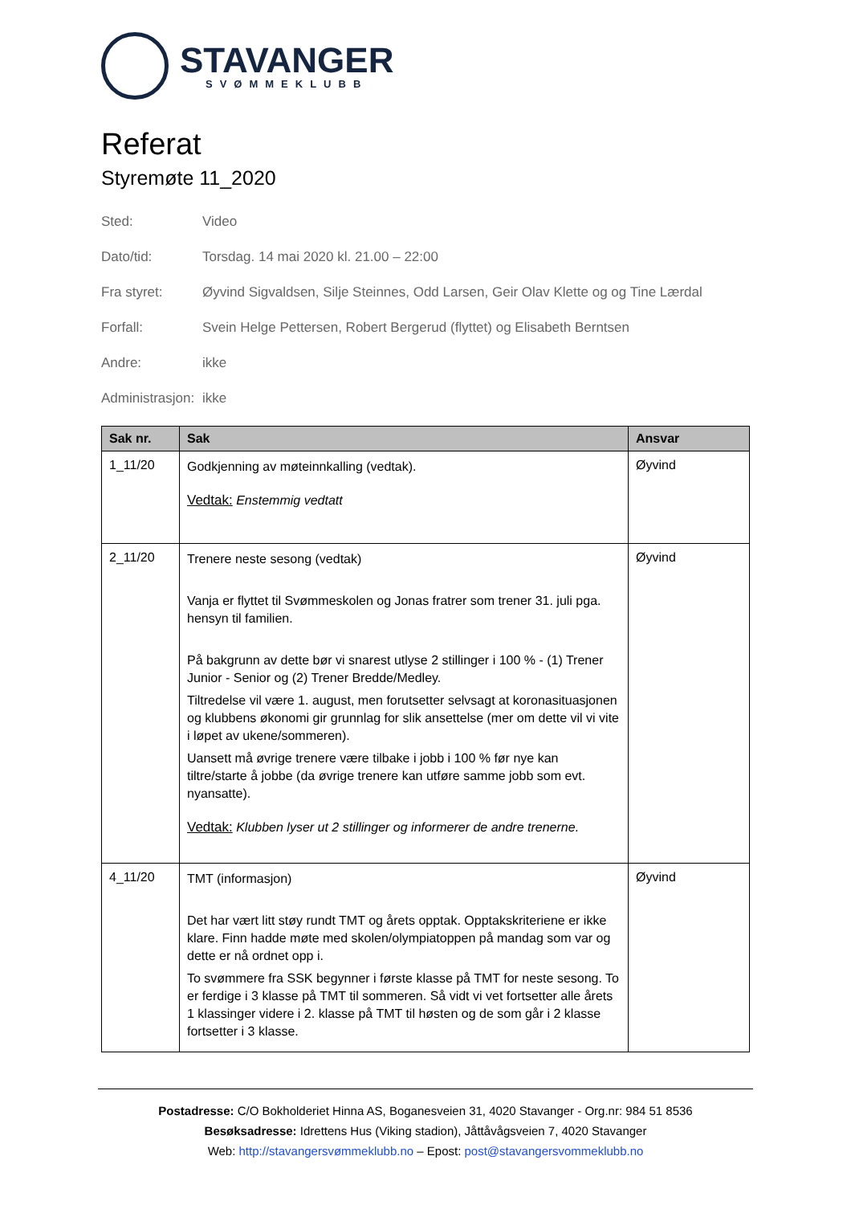STAVANGER
SVØMMEKLUBB
Referat
Styremøte 11_2020
Sted: Video
Dato/tid: Torsdag. 14 mai 2020 kl. 21.00 – 22:00
Fra styret: Øyvind Sigvaldsen, Silje Steinnes, Odd Larsen, Geir Olav Klette og og Tine Lærdal
Forfall: Svein Helge Pettersen, Robert Bergerud (flyttet) og Elisabeth Berntsen
Andre: ikke
Administrasjon: ikke
| Sak nr. | Sak | Ansvar |
| --- | --- | --- |
| 1_11/20 | Godkjenning av møteinnkalling (vedtak). Vedtak: Enstemmig vedtatt | Øyvind |
| 2_11/20 | Trenere neste sesong (vedtak) Vanja er flyttet til Svømmeskolen og Jonas fratrer som trener 31. juli pga. hensyn til familien. På bakgrunn av dette bør vi snarest utlyse 2 stillinger i 100 % - (1) Trener Junior - Senior og (2) Trener Bredde/Medley. Tiltredelse vil være 1. august, men forutsetter selvsagt at koronasituasjonen og klubbens økonomi gir grunnlag for slik ansettelse (mer om dette vil vi vite i løpet av ukene/sommeren). Uansett må øvrige trenere være tilbake i jobb i 100 % før nye kan tiltre/starte å jobbe (da øvrige trenere kan utføre samme jobb som evt. nyansatte). Vedtak: Klubben lyser ut 2 stillinger og informerer de andre trenerne. | Øyvind |
| 4_11/20 | TMT (informasjon) Det har vært litt støy rundt TMT og årets opptak. Opptakskriteriene er ikke klare. Finn hadde møte med skolen/olympiatoppen på mandag som var og dette er nå ordnet opp i. To svømmere fra SSK begynner i første klasse på TMT for neste sesong. To er ferdige i 3 klasse på TMT til sommeren. Så vidt vi vet fortsetter alle årets 1 klassinger videre i 2. klasse på TMT til høsten og de som går i 2 klasse fortsetter i 3 klasse. | Øyvind |
Postadresse: C/O Bokholderiet Hinna AS, Boganesveien 31, 4020 Stavanger - Org.nr: 984 51 8536
Besøksadresse: Idrettens Hus (Viking stadion), Jåttåvågsveien 7, 4020 Stavanger
Web: http://stavangersvømmeklubb.no – Epost: post@stavangersvommeklubb.no